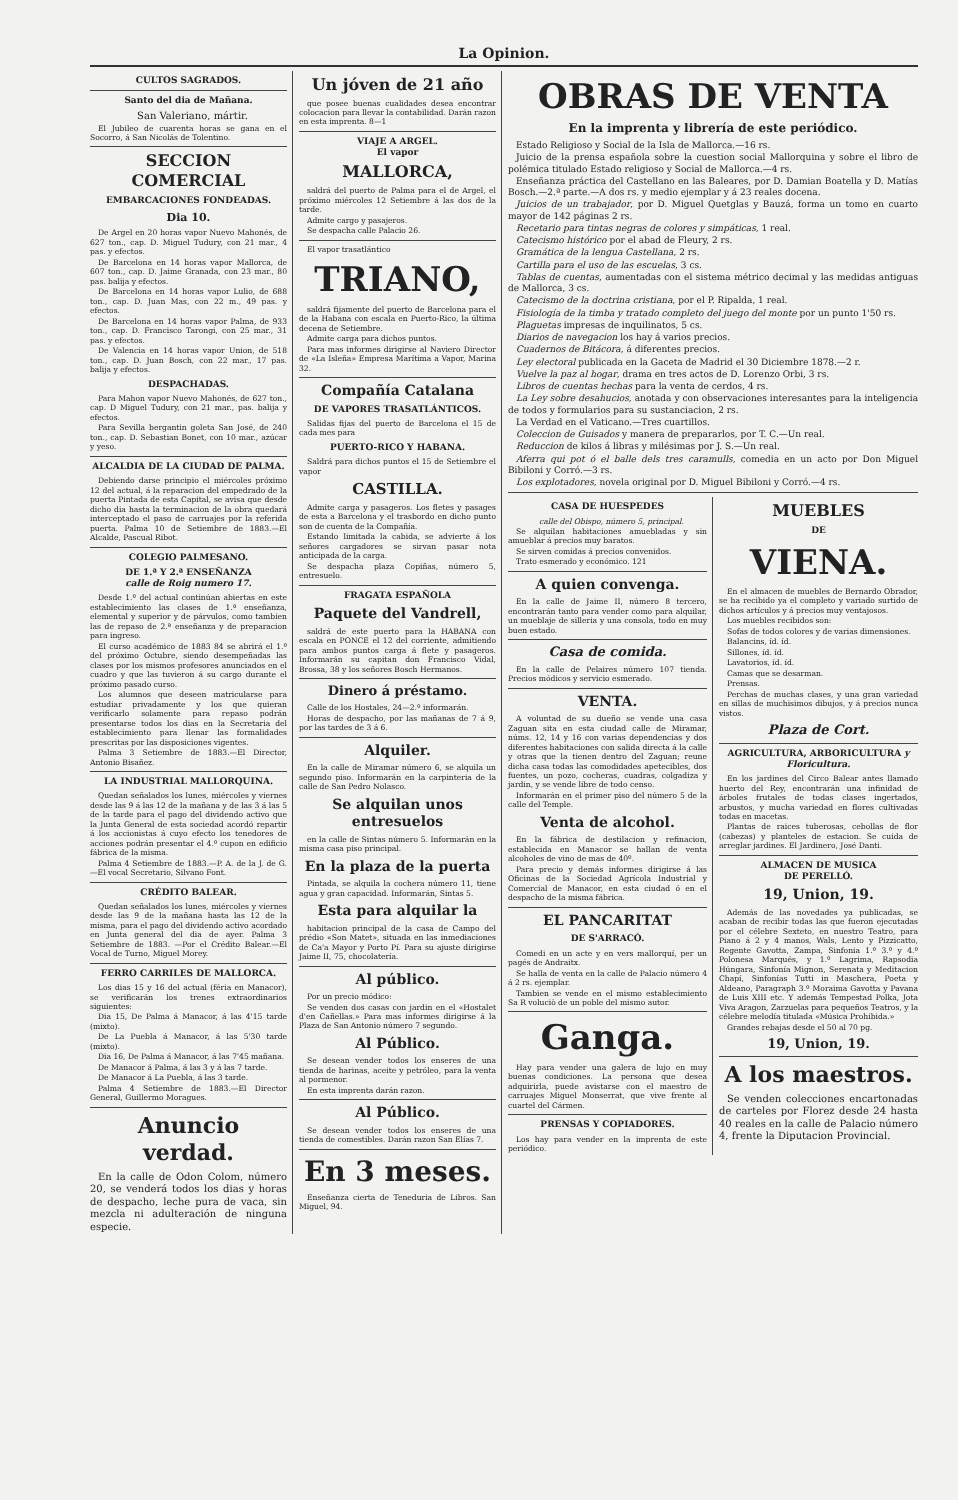La Opinion.
CULTOS SAGRADOS.
Santo del dia de Mañana.
San Valeriano, mártir.
El Jubileo de cuarenta horas se gana en el Socorro, á San Nicolás de Tolentino.
SECCION COMERCIAL
EMBARCACIONES FONDEADAS.
Dia 10.
De Argel en 20 horas vapor Nuevo Mahonés, de 627 ton., cap. D. Miguel Tudury, con 21 mar., 4 pas. y efectos.
De Barcelona en 14 horas vapor Mallorca, de 607 ton., cap. D. Jaime Granada, con 23 mar., 80 pas. balija y efectos.
De Barcelona en 14 horas vapor Lulio, de 688 ton., cap. D. Juan Mas, con 22 m., 49 pas. y efectos.
De Barcelona en 14 horas vapor Palma, de 933 ton., cap. D. Francisco Tarongi, con 25 mar., 31 pas. y efectos.
De Valencia en 14 horas vapor Union, de 518 ton., cap. D. Juan Bosch, con 22 mar., 17 pas. balija y efectos.
DESPACHADAS.
Para Mahon vapor Nuevo Mahonés, de 627 ton., cap. D Miguel Tudury, con 21 mar., pas. balija y efectos.
Para Sevilla bergantin goleta San José, de 240 ton., cap. D. Sebastian Bonet, con 10 mar., azúcar y yeso.
ALCALDIA DE LA CIUDAD DE PALMA.
Debiendo darse principio el miércoles próximo 12 del actual, á la reparacion del empedrado de la puerta Pintada de esta Capital, se avisa que desde dicho dia hasta la terminacion de la obra quedará interceptado el paso de carruajes por la referida puerta. Palma 10 de Setiembre de 1883.—El Alcalde, Pascual Ribot.
COLEGIO PALMESANO.
DE 1.ª Y 2.ª ENSEÑANZA
calle de Roig numero 17.
Desde 1.º del actual continúan abiertas en este establecimiento las clases de 1.ª enseñanza, elemental y superior y de párvulos, como tambien las de repaso de 2.ª enseñanza y de preparacion para ingreso.
El curso académico de 1883 84 se abrirá el 1.º del próximo Octubre, siendo desempeñadas las clases por los mismos profesores anunciados en el cuadro y que las tuvieron á su cargo durante el próximo pasado curso.
Los alumnos que deseen matricularse para estudiar privadamente y los que quieran verificarlo solamente para repaso podrán presentarse todos los dias en la Secretaria del establecimiento para llenar las formalidades prescritas por las disposiciones vigentes.
Palma 3 Setiembre de 1883.—El Director, Antonio Bisañez.
LA INDUSTRIAL MALLORQUINA.
Quedan señalados los lunes, miércoles y viernes desde las 9 á las 12 de la mañana y de las 3 á las 5 de la tarde para el pago del dividendo activo que la Junta General de esta sociedad acordó repartir á los accionistas á cuyo efecto los tenedores de acciones podrán presentar el 4.º cupon en edificio fábrica de la misma.
Palma 4 Setiembre de 1883.—P. A. de la J. de G.—El vocal Secretario, Silvano Font.
CRÉDITO BALEAR.
Quedan señalados los lunes, miércoles y viernes desde las 9 de la mañana hasta las 12 de la misma, para el pago del dividendo activo acordado en Junta general del dia de ayer. Palma 3 Setiembre de 1883. —Por el Crédito Balear.—El Vocal de Turno, Miguel Morey.
FERRO CARRILES DE MALLORCA.
Los dias 15 y 16 del actual (féria en Manacor), se verificarán los trenes extraordinarios siguientes:
Dia 15, De Palma á Manacor, á las 4'15 tarde (mixto).
De La Puebla á Manacor, á las 5'30 tarde (mixto).
Dia 16, De Palma á Manacor, á las 7'45 mañana.
De Manacor á Palma, á las 3 y á las 7 tarde.
De Manacor á La Puebla, á las 3 tarde.
Palma 4 Setiembre de 1883.—El Director General, Guillermo Moragues.
Anuncio verdad.
En la calle de Odon Colom, número 20, se venderá todos los dias y horas de despacho, leche pura de vaca, sin mezcla ni adulteración de ninguna especie.
Un jóven de 21 año
que posee buenas cualidades desea encontrar colocacion para llevar la contabilidad. Darán razon en esta imprenta. 8—1
VIAJE A ARGEL.
El vapor
MALLORCA,
saldrá del puerto de Palma para el de Argel, el próximo miércoles 12 Setiembre á las dos de la tarde.
Admite cargo y pasajeros.
Se despacha calle Palacio 26.
El vapor trasatlántico
TRIANO,
saldrá fijamente del puerto de Barcelona para el de la Habana con escala en Puerto-Rico, la última decena de Setiembre.
Admite carga para dichos puntos.
Para mas informes dirigirse al Naviero Director de «La Isleña» Empresa Marítima a Vapor, Marina 32.
Compañía Catalana
DE VAPORES TRASATLÁNTICOS.
Salidas fijas del puerto de Barcelona el 15 de cada mes para
PUERTO-RICO Y HABANA.
Saldrá para dichos puntos el 15 de Setiembre el vapor
CASTILLA.
Admite carga y pasageros. Los fletes y pasages de esta a Barcelona y el trasbordo en dicho punto son de cuenta de la Compañía.
Estando limitada la cabida, se advierte á los señores cargadores se sirvan pasar nota anticipada de la carga.
Se despacha plaza Copiñas, número 5, entresuelo.
FRAGATA ESPAÑOLA
Paquete del Vandrell,
saldrá de este puerto para la HABANA con escala en PONCE el 12 del corriente, admitiendo para ambos puntos carga á flete y pasageros. Informarán su capitan don Francisco Vidal, Brossa, 38 y los señores Bosch Hermanos.
Dinero á préstamo.
Calle de los Hostales, 24—2.º informarán.
Horas de despacho, por las mañanas de 7 á 9, por las tardes de 3 á 6.
Alquiler.
En la calle de Miramar número 6, se alquila un segundo piso. Informarán en la carpinteria de la calle de San Pedro Nolasco.
Se alquilan unos entresuelos
en la calle de Sintas número 5. Informarán en la misma casa piso principal.
En la plaza de la puerta
Pintada, se alquila la cochera número 11, tiene agua y gran capacidad. Informarán, Sintas 5.
Esta para alquilar la
habitacion principal de la casa de Campo del prédio «Son Matet», situada en las inmediaciones de Ca'a Mayor y Porto Pí. Para su ajuste dirigirse Jaime II, 75, chocolatería.
Al público.
Por un precio módico:
Se venden dos casas con jardin en el «Hostalet d'en Cañellas.» Para mas informes dirigirse á la Plaza de San Antonio número 7 segundo.
Al Público.
Se desean vender todos los enseres de una tienda de harinas, aceite y petróleo, para la venta al pormenor.
En esta imprenta darán razon.
Al Público.
Se desean vender todos los enseres de una tienda de comestibles. Darán razon San Elías 7.
En 3 meses.
Enseñanza cierta de Teneduria de Libros. San Miguel, 94.
OBRAS DE VENTA
En la imprenta y librería de este periódico.
Estado Religioso y Social de la Isla de Mallorca.—16 rs.
Juicio de la prensa española sobre la cuestion social Mallorquina y sobre el libro de polémica titulado Estado religioso y Social de Mallorca.—4 rs.
Enseñanza práctica del Castellano en las Baleares, por D. Damian Boatella y D. Matías Bosch.—2.ª parte.—A dos rs. y medio ejemplar y á 23 reales docena.
Juicios de un trabajador, por D. Miguel Quetglas y Bauzá, forma un tomo en cuarto mayor de 142 páginas 2 rs.
Recetario para tintas negras de colores y simpáticas, 1 real.
Catecismo histórico por el abad de Fleury, 2 rs.
Gramática de la lengua Castellana, 2 rs.
Cartilla para el uso de las escuelas, 3 cs.
Tablas de cuentas, aumentadas con el sistema métrico decimal y las medidas antiguas de Mallorca, 3 cs.
Catecismo de la doctrina cristiana, por el P. Ripalda, 1 real.
Fisiología de la timba y tratado completo del juego del monte por un punto 1'50 rs.
Plaguetas impresas de inquilinatos, 5 cs.
Diarios de navegacion los hay á varios precios.
Cuadernos de Bitácora, á diferentes precios.
Ley electoral publicada en la Gaceta de Madrid el 30 Diciembre 1878.—2 r.
Vuelve la paz al hogar, drama en tres actos de D. Lorenzo Orbi, 3 rs.
Libros de cuentas hechas para la venta de cerdos, 4 rs.
La Ley sobre desahucios, anotada y con observaciones interesantes para la inteligencia de todos y formularios para su sustanciacion, 2 rs.
La Verdad en el Vaticano.—Tres cuartillos.
Coleccion de Guisados y manera de prepararlos, por T. C.—Un real.
Reduccion de kilos á libras y milésimas por J. S.—Un real.
Aferra qui pot ó el balle dels tres caramulls, comedia en un acto por Don Miguel Bibiloni y Corró.—3 rs.
Los explotadores, novela original por D. Miguel Bibiloni y Corró.—4 rs.
CASA DE HUESPEDES
calle del Obispo, número 5, principal.
Se alquilan habitaciones amuebladas y sin amueblar á precios muy baratos.
Se sirven comidas á precios convenidos.
Trato esmerado y económico. 121
A quien convenga.
En la calle de Jaime II, número 8 tercero, encontrarán tanto para vender como para alquilar, un mueblaje de silleria y una consola, todo en muy buen estado.
Casa de comida.
En la calle de Pelaires número 107 tienda. Precios módicos y servicio esmerado.
VENTA.
A voluntad de su dueño se vende una casa Zaguan sita en esta ciudad calle de Miramar, núms. 12, 14 y 16 con varias dependencias y dos diferentes habitaciones con salida directa á la calle y otras que la tienen dentro del Zaguan; reune dicha casa todas las comodidades apetecibles, dos fuentes, un pozo, cocheras, cuadras, colgadiza y jardin, y se vende libre de todo censo.
Informarán en el primer piso del número 5 de la calle del Temple.
Venta de alcohol.
En la fábrica de destilacion y refinacion, establecida en Manacor se hallan de venta alcoholes de vino de mas de 40º.
Para precio y demás informes dirigirse á las Oficinas de la Sociedad Agrícola Industrial y Comercial de Manacor, en esta ciudad ó en el despacho de la misma fábrica.
EL PANCARITAT
DE S'ARRACÓ.
Comedi en un acte y en vers mallorquí, per un pagés de Andraitx.
Se halla de venta en la calle de Palacio número 4 á 2 rs. ejemplar.
Tambien se vende en el mismo establecimiento Sa R voluciò de un poble del mismo autor.
Ganga.
Hay para vender una galera de lujo en muy buenas condiciones. La persona que desea adquirirla, puede avistarse con el maestro de carruajes Miguel Monserrat, que vive frente al cuartel del Cármen.
PRENSAS Y COPIADORES.
Los hay para vender en la imprenta de este periódico.
MUEBLES
DE
VIENA.
En el almacen de muebles de Bernardo Obrador, se ha recibido ya el completo y variado surtido de dichos artículos y á precios muy ventajosos.
Los muebles recibidos son:
Sofas de todos colores y de varias dimensiones.
Balancins, íd. íd.
Sillones, íd. íd.
Lavatorios, íd. íd.
Camas que se desarman.
Prensas.
Perchas de muchas clases, y una gran variedad en sillas de muchisimos dibujos, y á precios nunca vistos.
Plaza de Cort.
AGRICULTURA, ARBORICULTURA y Floricultura.
En los jardines del Circo Balear antes llamado huerto del Rey, encontrarán una infinidad de árboles frutales de todas clases ingertados, arbustos, y mucha variedad en flores cultivadas todas en macetas.
Plantas de raices tuberosas, cebollas de flor (cabezas) y planteles de estacion. Se cuida de arreglar jardines. El Jardinero, José Danti.
ALMACEN DE MUSICA
DE PERELLÓ.
19, Union, 19.
Además de las novedades ya publicadas, se acaban de recibir todas las que fueron ejecutadas por el célebre Sexteto, en nuestro Teatro, para Piano á 2 y 4 manos, Wals, Lento y Pizzicatto, Regente Gavotta, Zampa, Sinfonia 1.º 3.º y 4.º Polonesa Marqués, y 1.º Lagrima, Rapsodia Húngara, Sinfonía Mignon, Serenata y Meditacion Chapí, Sinfonías Tutti in Maschera, Poeta y Aldeano, Paragraph 3.º Moraima Gavotta y Pavana de Luis XIII etc. Y además Tempestad Polka, Jota Viva Aragon, Zarzuelas para pequeños Teatros, y la célebre melodía titulada «Música Prohibida.»
Grandes rebajas desde el 50 al 70 pg.
19, Union, 19.
A los maestros.
Se venden colecciones encartonadas de carteles por Florez desde 24 hasta 40 reales en la calle de Palacio número 4, frente la Diputacion Provincial.